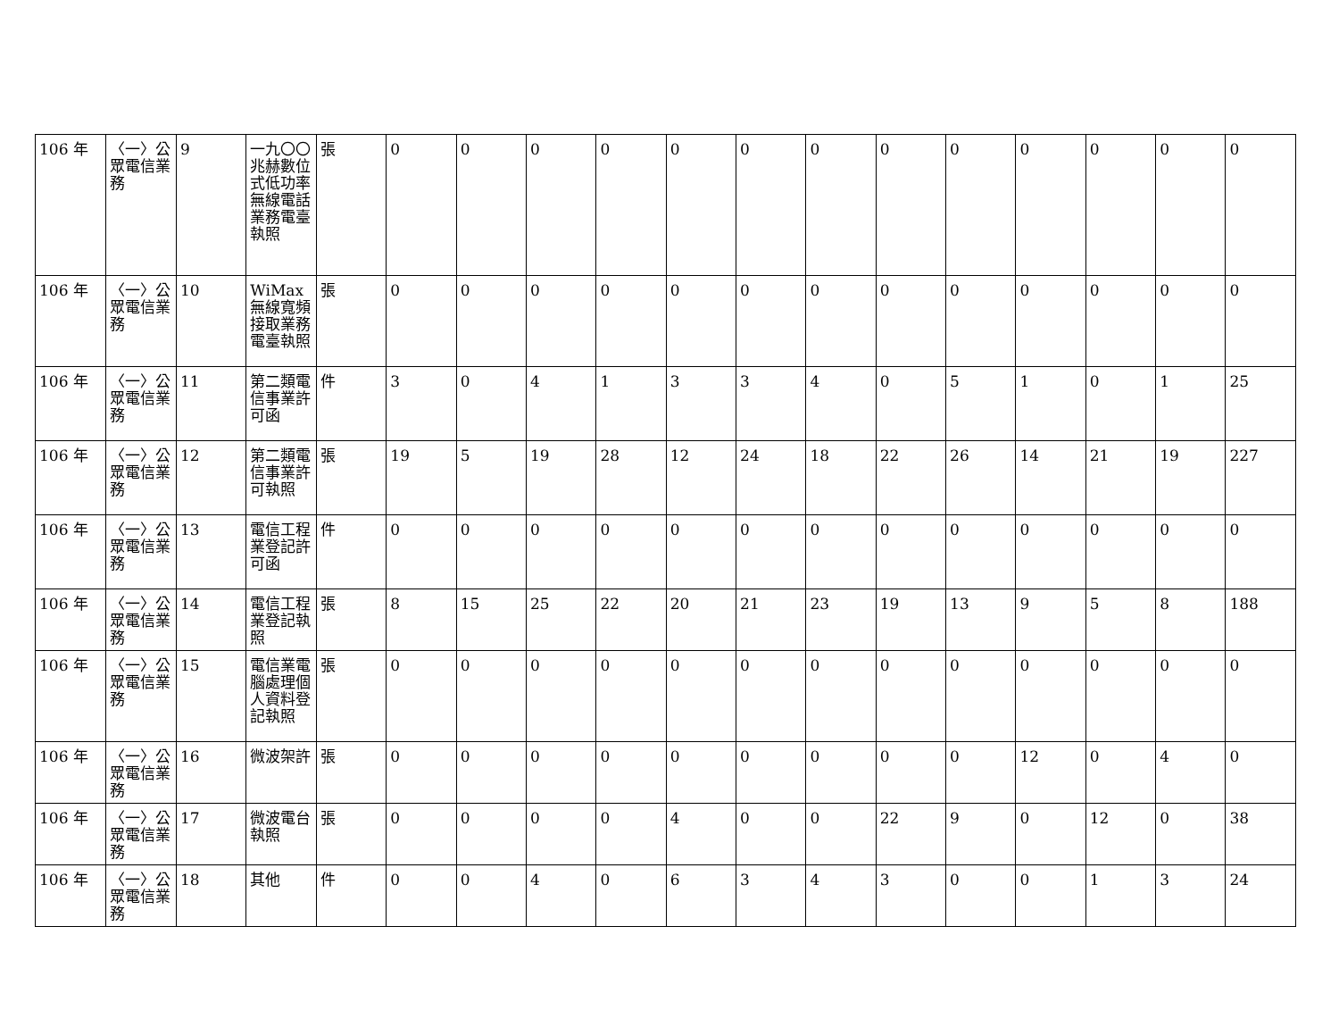| 106 年 | 〈一〉公眾電信業務 | 9 | 一九〇〇兆赫數位式低功率無線電話業務電臺執照 | 張 | 0 | 0 | 0 | 0 | 0 | 0 | 0 | 0 | 0 | 0 | 0 | 0 | 0 |
| 106 年 | 〈一〉公眾電信業務 | 10 | WiMax無線寬頻接取業務電臺執照 | 張 | 0 | 0 | 0 | 0 | 0 | 0 | 0 | 0 | 0 | 0 | 0 | 0 | 0 |
| 106 年 | 〈一〉公眾電信業務 | 11 | 第二類電信事業許可函 | 件 | 3 | 0 | 4 | 1 | 3 | 3 | 4 | 0 | 5 | 1 | 0 | 1 | 25 |
| 106 年 | 〈一〉公眾電信業務 | 12 | 第二類電信事業許可執照 | 張 | 19 | 5 | 19 | 28 | 12 | 24 | 18 | 22 | 26 | 14 | 21 | 19 | 227 |
| 106 年 | 〈一〉公眾電信業務 | 13 | 電信工程業登記許可函 | 件 | 0 | 0 | 0 | 0 | 0 | 0 | 0 | 0 | 0 | 0 | 0 | 0 | 0 |
| 106 年 | 〈一〉公眾電信業務 | 14 | 電信工程業登記執照 | 張 | 8 | 15 | 25 | 22 | 20 | 21 | 23 | 19 | 13 | 9 | 5 | 8 | 188 |
| 106 年 | 〈一〉公眾電信業務 | 15 | 電信業電腦處理個人資料登記執照 | 張 | 0 | 0 | 0 | 0 | 0 | 0 | 0 | 0 | 0 | 0 | 0 | 0 | 0 |
| 106 年 | 〈一〉公眾電信業務 | 16 | 微波架許 | 張 | 0 | 0 | 0 | 0 | 0 | 0 | 0 | 0 | 0 | 12 | 0 | 4 | 0 |
| 106 年 | 〈一〉公眾電信業務 | 17 | 微波電台執照 | 張 | 0 | 0 | 0 | 0 | 4 | 0 | 0 | 22 | 9 | 0 | 12 | 0 | 38 |
| 106 年 | 〈一〉公眾電信業務 | 18 | 其他 | 件 | 0 | 0 | 4 | 0 | 6 | 3 | 4 | 3 | 0 | 0 | 1 | 3 | 24 |